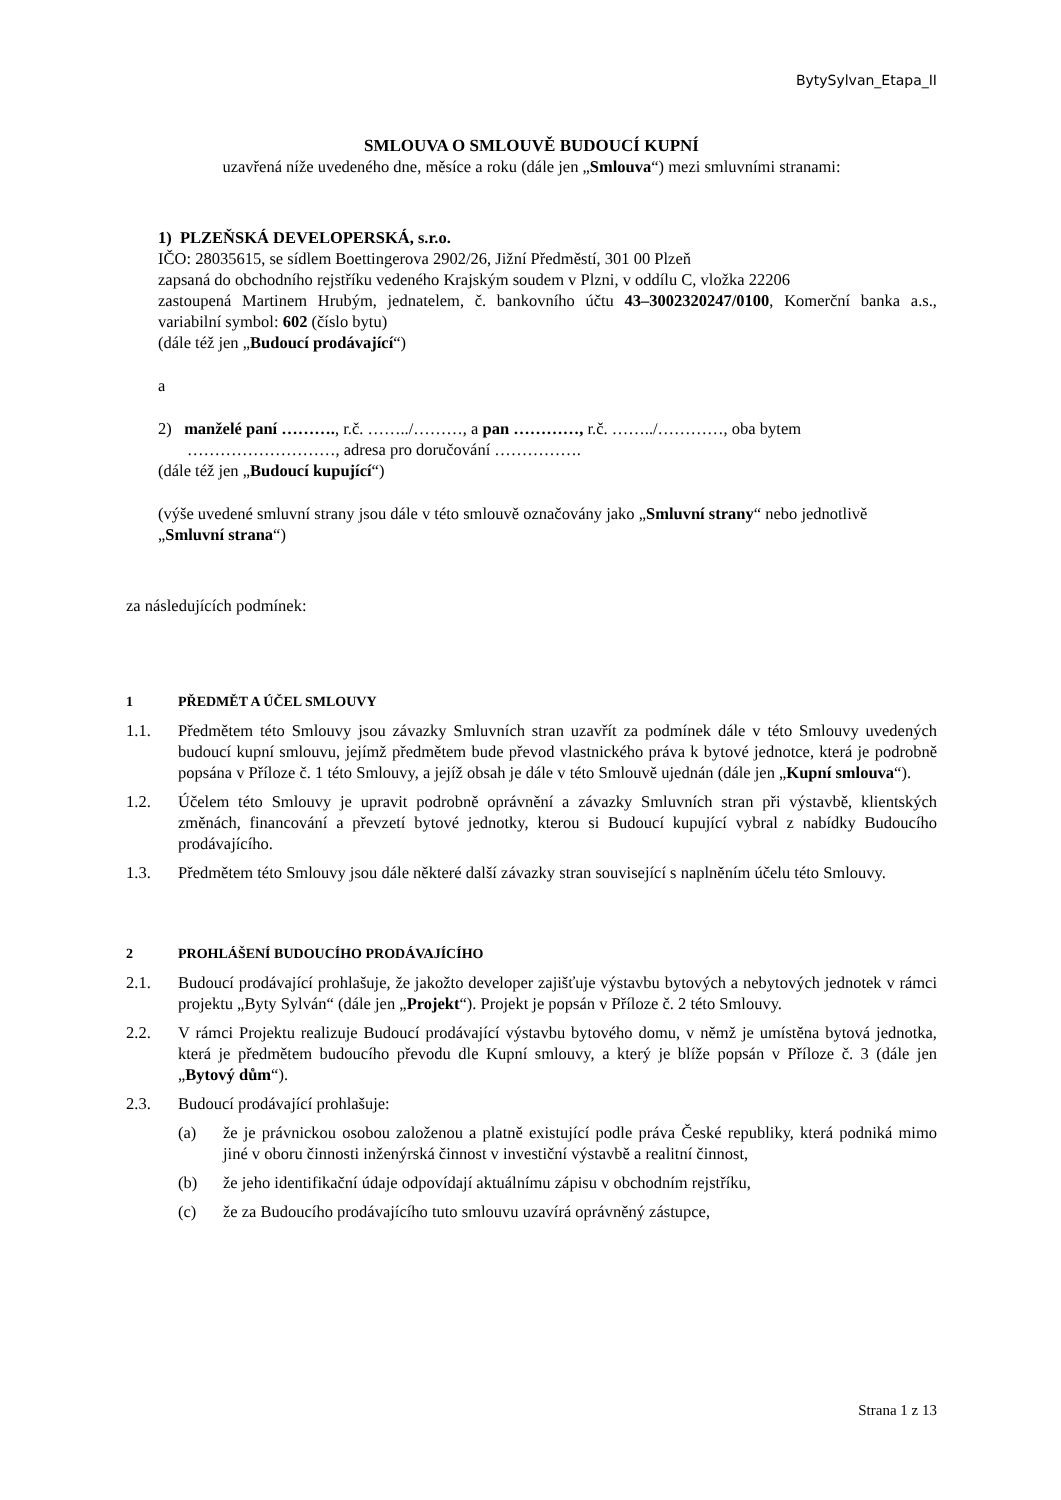BytySylvan_Etapa_II
SMLOUVA O SMLOUVĚ BUDOUCÍ KUPNÍ
uzavřená níže uvedeného dne, měsíce a roku (dále jen „Smlouva“) mezi smluvními stranami:
1) PLZEŇSKÁ DEVELOPERSKÁ, s.r.o.
IČO: 28035615, se sídlem Boettingerova 2902/26, Jižní Předměstí, 301 00 Plzeň
zapsaná do obchodního rejstříku vedeného Krajským soudem v Plzni, v oddílu C, vložka 22206
zastoupená Martinem Hrubým, jednatelem, č. bankovního účtu 43–3002320247/0100, Komerční banka a.s., variabilní symbol: 602 (číslo bytu)
(dále též jen „Budoucí prodávající“)
a
2) manželé paní ………., r.č. ……../………, a pan …………, r.č. ……../…………, oba bytem
………………………, adresa pro doručování …………….
(dále též jen „Budoucí kupující“)
(výše uvedené smluvní strany jsou dále v této smlouvě označovány jako „Smluvní strany“ nebo jednotlivě „Smluvní strana“)
za následujících podmínek:
1 PŘEDMĚT A ÚČEL SMLOUVY
1.1. Předmětem této Smlouvy jsou závazky Smluvních stran uzavřít za podmínek dále v této Smlouvy uvedených budoucí kupní smlouvu, jejímž předmětem bude převod vlastnického práva k bytové jednotce, která je podrobně popsána v Příloze č. 1 této Smlouvy, a jejíž obsah je dále v této Smlouvě ujednán (dále jen „Kupní smlouva“).
1.2. Účelem této Smlouvy je upravit podrobně oprávnění a závazky Smluvních stran při výstavbě, klientských změnách, financování a převzetí bytové jednotky, kterou si Budoucí kupující vybral z nabídky Budoucího prodávajícího.
1.3. Předmětem této Smlouvy jsou dále některé další závazky stran související s naplněním účelu této Smlouvy.
2 PROHLÁŠENÍ BUDOUCÍHO PRODÁVAJÍCÍHO
2.1. Budoucí prodávající prohlašuje, že jakožto developer zajišťuje výstavbu bytových a nebytových jednotek v rámci projektu „Byty Sylván“ (dále jen „Projekt“). Projekt je popsán v Příloze č. 2 této Smlouvy.
2.2. V rámci Projektu realizuje Budoucí prodávající výstavbu bytového domu, v němž je umístěna bytová jednotka, která je předmětem budoucího převodu dle Kupní smlouvy, a který je blíže popsán v Příloze č. 3 (dále jen „Bytový dům“).
2.3. Budoucí prodávající prohlašuje:
(a) že je právnickou osobou založenou a platně existující podle práva České republiky, která podniká mimo jiné v oboru činnosti inženýrská činnost v investiční výstavbě a realitní činnost,
(b) že jeho identifikační údaje odpovídají aktuálnímu zápisu v obchodním rejstříku,
(c) že za Budoucího prodávajícího tuto smlouvu uzavírá oprávněný zástupce,
Strana 1 z 13